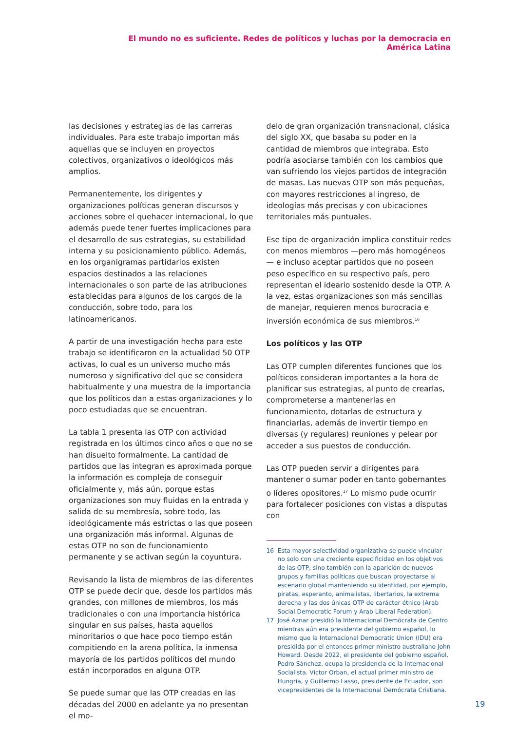El mundo no es suficiente. Redes de políticos y luchas por la democracia en América Latina
las decisiones y estrategias de las carreras individuales. Para este trabajo importan más aquellas que se incluyen en proyectos colectivos, organizativos o ideológicos más amplios.
Permanentemente, los dirigentes y organizaciones políticas generan discursos y acciones sobre el quehacer internacional, lo que además puede tener fuertes implicaciones para el desarrollo de sus estrategias, su estabilidad interna y su posicionamiento público. Además, en los organigramas partidarios existen espacios destinados a las relaciones internacionales o son parte de las atribuciones establecidas para algunos de los cargos de la conducción, sobre todo, para los latinoamericanos.
A partir de una investigación hecha para este trabajo se identificaron en la actualidad 50 OTP activas, lo cual es un universo mucho más numeroso y significativo del que se considera habitualmente y una muestra de la importancia que los políticos dan a estas organizaciones y lo poco estudiadas que se encuentran.
La tabla 1 presenta las OTP con actividad registrada en los últimos cinco años o que no se han disuelto formalmente. La cantidad de partidos que las integran es aproximada porque la información es compleja de conseguir oficialmente y, más aún, porque estas organizaciones son muy fluidas en la entrada y salida de su membresía, sobre todo, las ideológicamente más estrictas o las que poseen una organización más informal. Algunas de estas OTP no son de funcionamiento permanente y se activan según la coyuntura.
Revisando la lista de miembros de las diferentes OTP se puede decir que, desde los partidos más grandes, con millones de miembros, los más tradicionales o con una importancia histórica singular en sus países, hasta aquellos minoritarios o que hace poco tiempo están compitiendo en la arena política, la inmensa mayoría de los partidos políticos del mundo están incorporados en alguna OTP.
Se puede sumar que las OTP creadas en las décadas del 2000 en adelante ya no presentan el mo-
delo de gran organización transnacional, clásica del siglo XX, que basaba su poder en la cantidad de miembros que integraba. Esto podría asociarse también con los cambios que van sufriendo los viejos partidos de integración de masas. Las nuevas OTP son más pequeñas, con mayores restricciones al ingreso, de ideologías más precisas y con ubicaciones territoriales más puntuales.
Ese tipo de organización implica constituir redes con menos miembros —pero más homogéneos— e incluso aceptar partidos que no poseen peso específico en su respectivo país, pero representan el ideario sostenido desde la OTP. A la vez, estas organizaciones son más sencillas de manejar, requieren menos burocracia e inversión económica de sus miembros.<sup>16</sup>
Los políticos y las OTP
Las OTP cumplen diferentes funciones que los políticos consideran importantes a la hora de planificar sus estrategias, al punto de crearlas, comprometerse a mantenerlas en funcionamiento, dotarlas de estructura y financiarlas, además de invertir tiempo en diversas (y regulares) reuniones y pelear por acceder a sus puestos de conducción.
Las OTP pueden servir a dirigentes para mantener o sumar poder en tanto gobernantes o líderes opositores.<sup>17</sup> Lo mismo pude ocurrir para fortalecer posiciones con vistas a disputas con
16 Esta mayor selectividad organizativa se puede vincular no solo con una creciente especificidad en los objetivos de las OTP, sino también con la aparición de nuevos grupos y familias políticas que buscan proyectarse al escenario global manteniendo su identidad, por ejemplo, piratas, esperanto, animalistas, libertarios, la extrema derecha y las dos únicas OTP de carácter étnico (Arab Social Democratic Forum y Arab Liberal Federation).
17 José Aznar presidió la Internacional Demócrata de Centro mientras aún era presidente del gobierno español, lo mismo que la Internacional Democratic Union (IDU) era presidida por el entonces primer ministro australiano John Howard. Desde 2022, el presidente del gobierno español, Pedro Sánchez, ocupa la presidencia de la Internacional Socialista. Víctor Orban, el actual primer ministro de Hungría, y Guillermo Lasso, presidente de Ecuador, son vicepresidentes de la Internacional Demócrata Cristiana.
19